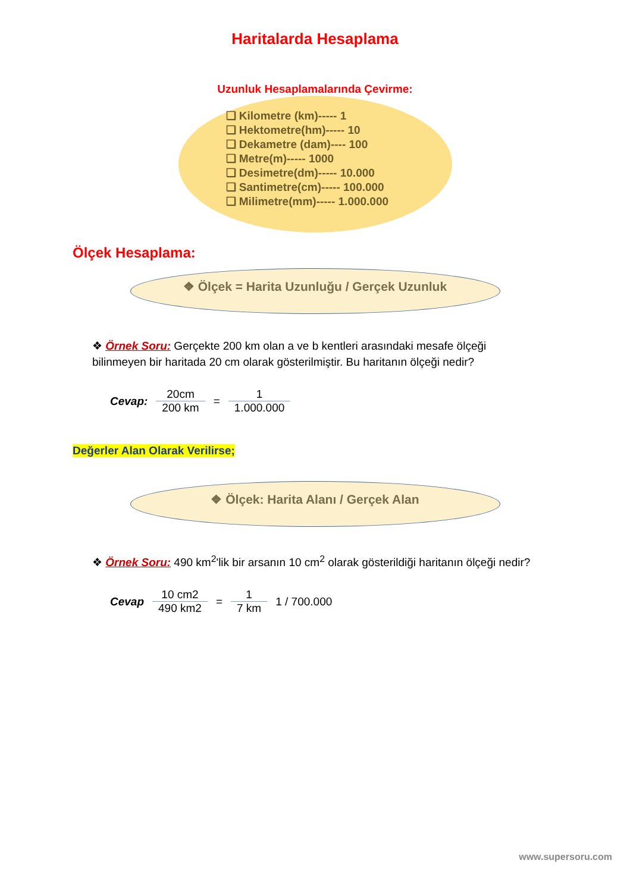Haritalarda Hesaplama
Uzunluk Hesaplamalarında Çevirme:
❑ Kilometre (km)----- 1
❑ Hektometre(hm)----- 10
❑ Dekametre (dam)---- 100
❑ Metre(m)----- 1000
❑ Desimetre(dm)----- 10.000
❑ Santimetre(cm)----- 100.000
❑ Milimetre(mm)----- 1.000.000
Ölçek Hesaplama:
❖ Ölçek = Harita Uzunluğu / Gerçek Uzunluk
❖ Örnek Soru: Gerçekte 200 km olan a ve b kentleri arasındaki mesafe ölçeği bilinmeyen bir haritada 20 cm olarak gösterilmiştir. Bu haritanın ölçeği nedir?
Cevap: 20cm 200 km = 1 1.000.000
Değerler Alan Olarak Verilirse;
❖ Ölçek: Harita Alanı / Gerçek Alan
❖ Örnek Soru: 490 km<sup>2</sup>'lik bir arsanın 10 cm<sup>2</sup> olarak gösterildiği haritanın ölçeği nedir?
Cevap 10 cm2 490 km2 = 1 7 km 1 / 700.000
www.supersoru.com